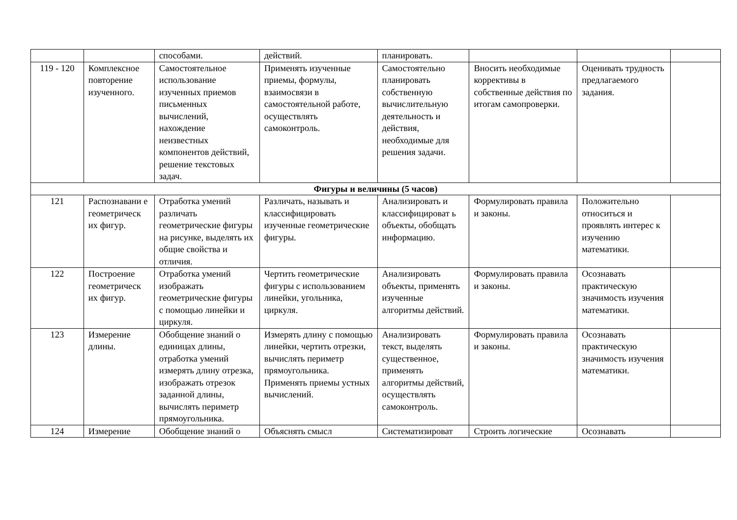| | | способами. | действий. | планировать. | | | |
| 119 - 120 | Комплексное повторение изученного. | Самостоятельное использование изученных приемов письменных вычислений, нахождение неизвестных компонентов действий, решение текстовых задач. | Применять изученные приемы, формулы, взаимосвязи в самостоятельной работе, осуществлять самоконтроль. | Самостоятельно планировать собственную вычислительную деятельность и действия, необходимые для решения задачи. | Вносить необходимые коррективы в собственные действия по итогам самопроверки. | Оценивать трудность предлагаемого задания. | |
| Фигуры и величины (5 часов) | | | | | | | |
| 121 | Распознавани е геометрическ их фигур. | Отработка умений различать геометрические фигуры на рисунке, выделять их общие свойства и отличия. | Различать, называть и классифицировать изученные геометрические фигуры. | Анализировать и классифицироват ь объекты, обобщать информацию. | Формулировать правила и законы. | Положительно относиться и проявлять интерес к изучению математики. | |
| 122 | Построение геометрическ их фигур. | Отработка умений изображать геометрические фигуры с помощью линейки и циркуля. | Чертить геометрические фигуры с использованием линейки, угольника, циркуля. | Анализировать объекты, применять изученные алгоритмы действий. | Формулировать правила и законы. | Осознавать практическую значимость изучения математики. | |
| 123 | Измерение длины. | Обобщение знаний о единицах длины, отработка умений измерять длину отрезка, изображать отрезок заданной длины, вычислять периметр прямоугольника. | Измерять длину с помощью линейки, чертить отрезки, вычислять периметр прямоугольника. Применять приемы устных вычислений. | Анализировать текст, выделять существенное, применять алгоритмы действий, осуществлять самоконтроль. | Формулировать правила и законы. | Осознавать практическую значимость изучения математики. | |
| 124 | Измерение | Обобщение знаний о | Объяснять смысл | Систематизироват | Строить логические | Осознавать | |